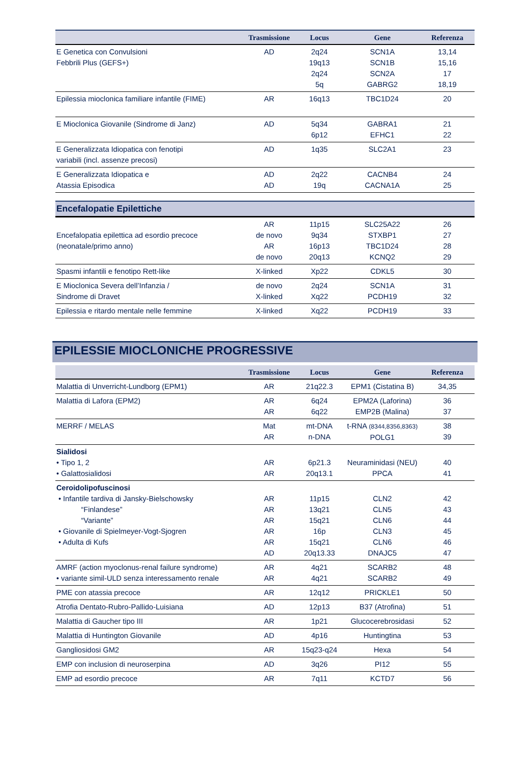| | Trasmissione | Locus | Gene | Referenza |
| --- | --- | --- | --- | --- |
| E Genetica con Convulsioni Febbrili Plus (GEFS+) | AD | 2q24 19q13 2q24 5q | SCN1A SCN1B SCN2A GABRG2 | 13,14 15,16 17 18,19 |
| Epilessia mioclonica familiare infantile (FIME) | AR | 16q13 | TBC1D24 | 20 |
| E Mioclonica Giovanile (Sindrome di Janz) | AD | 5q34 6p12 | GABRA1 EFHC1 | 21 22 |
| E Generalizzata Idiopatica con fenotipi variabili (incl. assenze precosi) | AD | 1q35 | SLC2A1 | 23 |
| E Generalizzata Idiopatica e Atassia Episodica | AD AD | 2q22 19q | CACNB4 CACNA1A | 24 25 |
Encefalopatie Epilettiche
| Encefalopatia epilettica ad esordio precoce (neonatale/primo anno) | AR de novo AR de novo | 11p15 9q34 16p13 20q13 | SLC25A22 STXBP1 TBC1D24 KCNQ2 | 26 27 28 29 |
| Spasmi infantili e fenotipo Rett-like | X-linked | Xp22 | CDKL5 | 30 |
| E Mioclonica Severa dell’Infanzia / Sindrome di Dravet | de novo X-linked | 2q24 Xq22 | SCN1A PCDH19 | 31 32 |
| Epilessia e ritardo mentale nelle femmine | X-linked | Xq22 | PCDH19 | 33 |
EPILESSIE MIOCLONICHE PROGRESSIVE
| | Trasmissione | Locus | Gene | Referenza |
| --- | --- | --- | --- | --- |
| Malattia di Unverricht-Lundborg (EPM1) | AR | 21q22.3 | EPM1 (Cistatina B) | 34,35 |
| Malattia di Lafora (EPM2) | AR AR | 6q24 6q22 | EPM2A (Laforina) EMP2B (Malina) | 36 37 |
| MERRF / MELAS | Mat AR | mt-DNA n-DNA | t-RNA (8344,8356,8363) POLG1 | 38 39 |
| Sialidosi • Tipo 1, 2 • Galattosialidosi | AR AR | 6p21.3 20q13.1 | Neuraminidasi (NEU) PPCA | 40 41 |
| Ceroidolipofuscinosi • Infantile tardiva di Jansky-Bielschowsky “Finlandese” “Variante” • Giovanile di Spielmeyer-Vogt-Sjogren • Adulta di Kufs | AR AR AR AR AR AD | 11p15 13q21 15q21 16p 15q21 20q13.33 | CLN2 CLN5 CLN6 CLN3 CLN6 DNAJC5 | 42 43 44 45 46 47 |
| AMRF (action myoclonus-renal failure syndrome) • variante simil-ULD senza interessamento renale | AR AR | 4q21 4q21 | SCARB2 SCARB2 | 48 49 |
| PME con atassia precoce | AR | 12q12 | PRICKLE1 | 50 |
| Atrofia Dentato-Rubro-Pallido-Luisiana | AD | 12p13 | B37 (Atrofina) | 51 |
| Malattia di Gaucher tipo III | AR | 1p21 | Glucocerebrosidasi | 52 |
| Malattia di Huntington Giovanile | AD | 4p16 | Huntingtina | 53 |
| Gangliosidosi GM2 | AR | 15q23-q24 | Hexa | 54 |
| EMP con inclusion di neuroserpina | AD | 3q26 | PI12 | 55 |
| EMP ad esordio precoce | AR | 7q11 | KCTD7 | 56 |